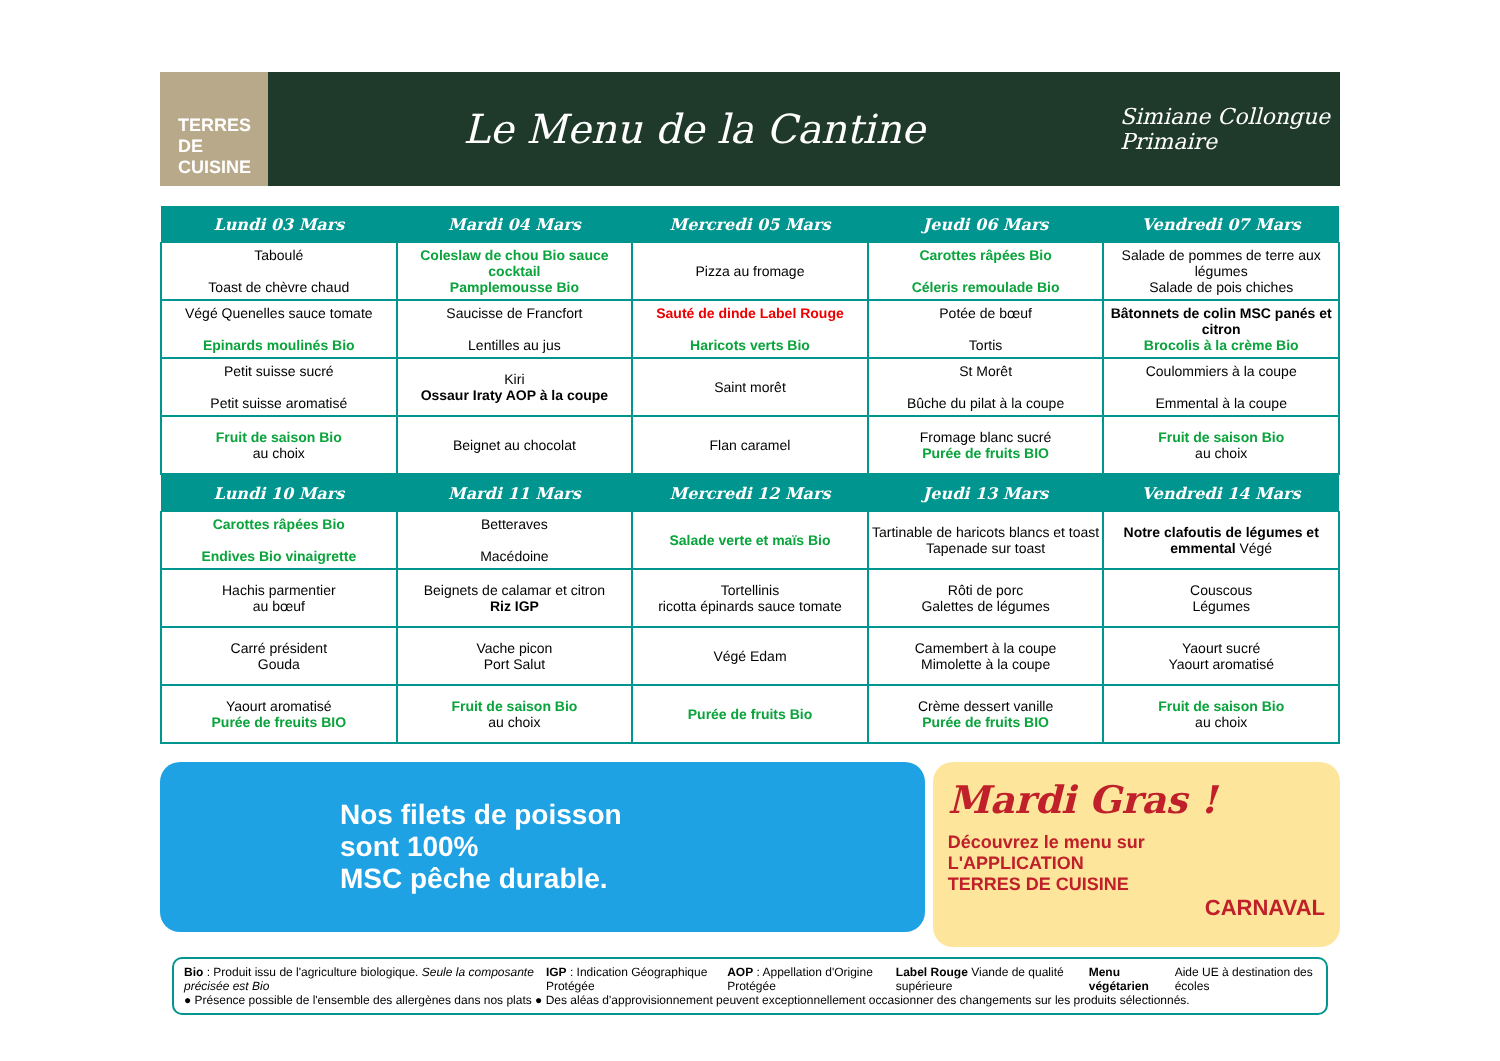TERRES DE CUISINE
Le Menu de la Cantine
Simiane Collongue
Primaire
| Lundi 03 Mars | Mardi 04 Mars | Mercredi 05 Mars | Jeudi 06 Mars | Vendredi 07 Mars |
| --- | --- | --- | --- | --- |
| Taboulé Toast de chèvre chaud | Coleslaw de chou Bio sauce cocktail Pamplemousse Bio | Pizza au fromage | Carottes râpées Bio Céleris remoulade Bio | Salade de pommes de terre aux légumes Salade de pois chiches |
| Végé Quenelles sauce tomate Epinards moulinés Bio | Saucisse de Francfort Lentilles au jus | Sauté de dinde Label Rouge Haricots verts Bio | Potée de bœuf Tortis | Bâtonnets de colin MSC panés et citron Brocolis à la crème Bio |
| Petit suisse sucré Petit suisse aromatisé | Kiri Ossaur Iraty AOP à la coupe | Saint morêt | St Morêt Bûche du pilat à la coupe | Coulommiers à la coupe Emmental à la coupe |
| Fruit de saison Bio au choix | Beignet au chocolat | Flan caramel | Fromage blanc sucré Purée de fruits BIO | Fruit de saison Bio au choix |
| Lundi 10 Mars | Mardi 11 Mars | Mercredi 12 Mars | Jeudi 13 Mars | Vendredi 14 Mars |
| Carottes râpées Bio Endives Bio vinaigrette | Betteraves Macédoine | Salade verte et maïs Bio | Tartinable de haricots blancs et toast Tapenade sur toast | Notre clafoutis de légumes et emmental Végé |
| Hachis parmentier au bœuf | Beignets de calamar et citron Riz IGP | Tortellinis ricotta épinards sauce tomate | Rôti de porc Galettes de légumes | Couscous Légumes |
| Carré président Gouda | Vache picon Port Salut | Végé Edam | Camembert à la coupe Mimolette à la coupe | Yaourt sucré Yaourt aromatisé |
| Yaourt aromatisé Purée de freuits BIO | Fruit de saison Bio au choix | Purée de fruits Bio | Crème dessert vanille Purée de fruits BIO | Fruit de saison Bio au choix |
Nos filets de poisson
sont 100%
MSC pêche durable.
Mardi Gras !
Découvrez le menu sur
L'APPLICATION
TERRES DE CUISINE
CARNAVAL
Bio : Produit issu de l'agriculture biologique. Seule la composante précisée est Bio IGP : Indication Géographique Protégée AOP : Appellation d'Origine Protégée Label Rouge Viande de qualité supérieure Menu végétarien Aide UE à destination des écoles
● Présence possible de l'ensemble des allergènes dans nos plats ● Des aléas d'approvisionnement peuvent exceptionnellement occasionner des changements sur les produits sélectionnés.